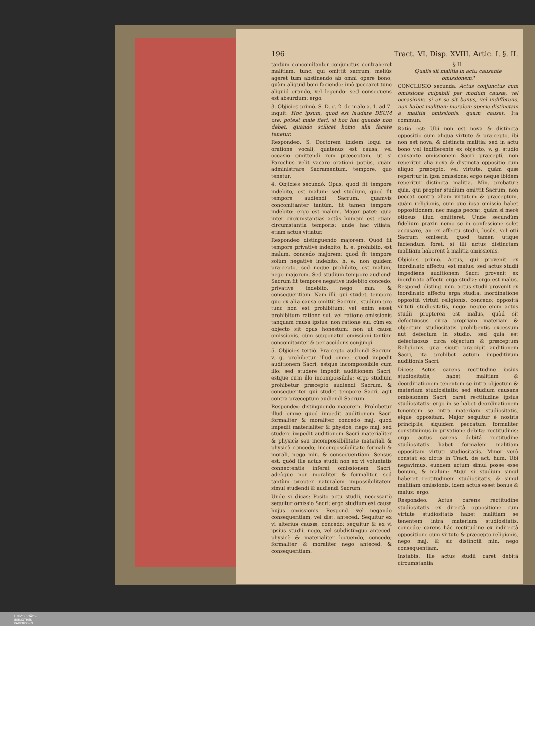196 Tract. VI. Disp. XVIII. Artic. I. §. II.
tantùm concomitanter conjunctus contraheret malitiam, tunc, qui omittit sacrum, meliùs ageret tum abstinendo ab omni opere bono, quàm aliquid boni faciendo: imò peccaret tunc aliquid orando, vel legendo: sed consequens est absurdum: ergo.
3. Objicies primò. S. D. q. 2. de malo a. 1. ad 7. inquit: Hoc ipsum, quod est laudare DEUM ore, potest male fieri, si hoc fiat quando non debet, quando scilicet homo alia facere tenetur.
Respondeo, S. Doctorem ibidem loqui de oratione vocali, quatenus est causa, vel occasio omittendi rem præceptam, ut si Parochus velit vacare orationi potiùs, quàm administrare Sacramentum, tempore, quo tenetur.
4. Objicies secundò. Opus, quod fit tempore indebito, est malum: sed studium, quod fit tempore audiendi Sacrum, quamvis concomitanter tantùm, fit tamen tempore indebito: ergo est malum. Major patet: quia inter circumstantias actûs humani est etiam circumstantia temporis; unde hâc vitiatâ, etiam actus vitiatur.
Respondeo distinguendo majorem. Quod fit tempore privativè indebito, h. e. prohibito, est malum, concedo majorem; quod fit tempore solùm negativè indebito, h. e. non quidem præcepto, sed neque prohibito, est malum, nego majorem. Sed studium tempore audiendi Sacrum fit tempore negativè indebito concedo; privativè indebito, nego min. & consequentiam. Nam illi, qui studet, tempore quo ex alia causa omittit Sacrum, studium pro tunc non est prohibitum: vel enim esset prohibitum ratione sui, vel ratione omissionis tanquam causa ipsius: non ratione sui, cùm ex objecto sit opus honestum; non ut causa omissionis, cùm supponatur omissioni tantùm concomitanter & per accidens conjungi.
5. Objicies tertiò. Præcepto audiendi Sacrum v. g. prohibetur illud omne, quod impedit auditionem Sacri, estque incompossibile cum illo: sed studere impedit auditionem Sacri, estque cum illo incompossibile: ergo studium prohibetur præcepto audiendi Sacrum, & consequenter qui studet tempore Sacri, agit contra præceptum audiendi Sacrum.
Respondeo distinguendo majorem. Prohibetur illud omne quod impedit auditionem Sacri formaliter & moraliter, concedo maj. quod impedit materialiter & physicè, nego maj. sed studere impedit auditionem Sacri materialiter & physicè seu incompossibilitate materiali & physicâ concedo; incompossibilitate formali & morali, nego min. & consequentiam. Sensus est, quòd ille actus studii non ex vi voluntatis connectentis inferat omissionem Sacri, adeòque non moraliter & formaliter, sed tantùm propter naturalem impossibilitatem simul studendi & audiendi Sacrum.
Unde si dicas: Posito actu studii, necessariò sequitur omissio Sacri: ergo studium est causa hujus omissionis. Respond. vel negando consequentiam, vel dist. anteced. Sequitur ex vi alterius causæ, concedo; sequitur & ex vi ipsius studii, nego, vel subdistinguo anteced. physicè & materialiter loquendo, concedo; formaliter & moraliter nego anteced. & consequentiam.
§ II.
Qualis sit malitia in actu causante omissionem?
CONCLUSIO secunda. Actus conjunctus cum omissione culpabili per modum causæ, vel occasionis, si ex se sit bonus, vel indifferens, non habet malitiam moralem specie distinctam à malitia omissionis, quam causat. Ita commun.
Ratio est: Ubi non est nova & distincta oppositio cum aliqua virtute & præcepto, ibi non est nova, & distincta malitia: sed in actu bono vel indifferente ex objecto, v. g. studio causante omissionem Sacri præcepti, non reperitur alia nova & distincta oppositio cum aliquo præcepto, vel virtute, quàm quæ reperitur in ipsa omissione: ergo neque ibidem reperitur distincta malitia. Min. probatur: quia, qui propter studium omittit Sacrum, non peccat contra aliam virtutem & præceptum, quàm religionis, cum quo ipsa omissio habet oppositionem, nec magis peccat, quàm si merè otiosus illud omitteret. Unde secundùm fidelium praxin nemo se in confessione solet accusare, an ex affectu studii, lusûs, vel otii Sacrum omiserit, quod tamen utique faciendum foret, si illi actus distinctam malitiam haberent à malitia omissionis.
Objicies primò. Actus, qui provenit ex inordinato affectu, est malus: sed actus studii impediens auditionem Sacri provenit ex inordinato affectu erga studia: ergo est malus. Respond. disting. min. actus studii provenit ex inordinato affectu erga studia, inordinatione oppositâ virtuti religionis, concedo; oppositâ virtuti studiositatis, nego: neque enim actus studii propterea est malus, quòd sit defectuosus circa propriam materiam & objectum studiositatis prohibentis excessum aut defectum in studio, sed quia est defectuosus circa objectum & præceptum Religionis, quæ sicuti præcipit auditionem Sacri, ita prohibet actum impeditivum auditionis Sacri.
Dices: Actus carens rectitudine ipsius studiositatis, habet malitiam & deordinationem tenentem se intra objectum & materiam studiositatis: sed studium causans omissionem Sacri, caret rectitudine ipsius studiositatis: ergo in se habet deordinationem tenentem se intra materiam studiositatis, eique oppositam. Major sequitur è nostris principiis; siquidem peccatum formaliter constituimus in privatione debitæ rectitudinis: ergo actus carens debitâ rectitudine studiositatis habet formalem malitiam oppositam virtuti studiositatis. Minor verò constat ex dictis in Tract. de act. hum. Ubi negavimus, eundem actum simul posse esse bonum, & malum: Atqui si studium simul haberet rectitudinem studiositatis, & simul malitiam omissionis, idem actus esset bonus & malus: ergo.
Respondeo. Actus carens rectitudine studiositatis ex directâ oppositione cum virtute studiositatis habet malitiam se tenentem intra materiam studiositatis, concedo; carens hâc rectitudine ex indirectâ oppositione cum virtute & præcepto religionis, nego maj. & sic distinctâ min. nego consequentiam.
Instabis. Ille actus studii caret debitâ circumstantiâ
UNIVERSITÄTS-
BIBLIOTHEK
PADERBORN